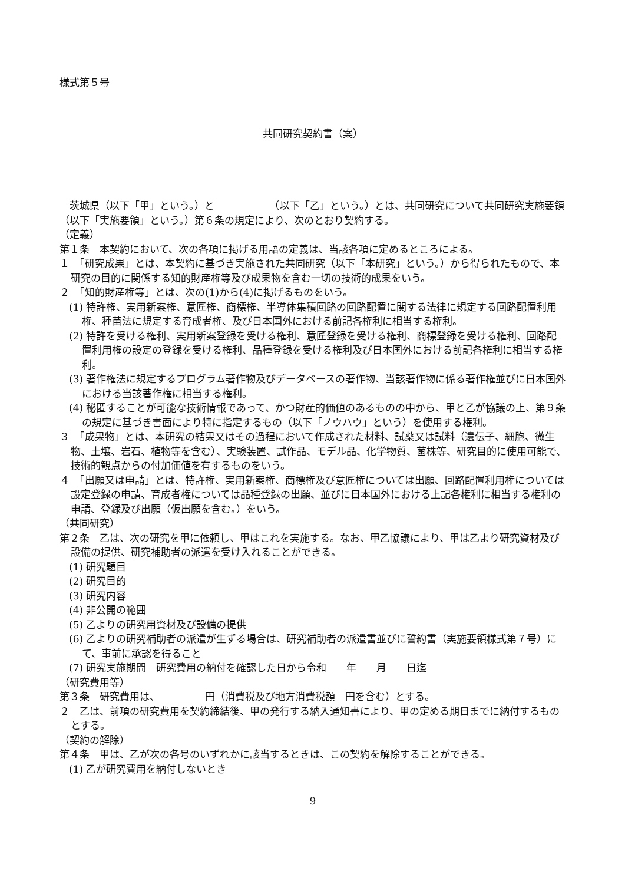様式第５号
共同研究契約書（案）
　茨城県（以下「甲」という。）と　　　　　　（以下「乙」という。）とは、共同研究について共同研究実施要領（以下「実施要領」という。）第６条の規定により、次のとおり契約する。
（定義）
第１条　本契約において、次の各項に掲げる用語の定義は、当該各項に定めるところによる。
１　「研究成果」とは、本契約に基づき実施された共同研究（以下「本研究」という。）から得られたもので、本研究の目的に関係する知的財産権等及び成果物を含む一切の技術的成果をいう。
２　「知的財産権等」とは、次の(1)から(4)に掲げるものをいう。
(1) 特許権、実用新案権、意匠権、商標権、半導体集積回路の回路配置に関する法律に規定する回路配置利用権、種苗法に規定する育成者権、及び日本国外における前記各権利に相当する権利。
(2) 特許を受ける権利、実用新案登録を受ける権利、意匠登録を受ける権利、商標登録を受ける権利、回路配置利用権の設定の登録を受ける権利、品種登録を受ける権利及び日本国外における前記各権利に相当する権利。
(3) 著作権法に規定するプログラム著作物及びデータベースの著作物、当該著作物に係る著作権並びに日本国外における当該著作権に相当する権利。
(4) 秘匿することが可能な技術情報であって、かつ財産的価値のあるものの中から、甲と乙が協議の上、第９条の規定に基づき書面により特に指定するもの（以下「ノウハウ」という）を使用する権利。
３　「成果物」とは、本研究の結果又はその過程において作成された材料、試薬又は試料（遺伝子、細胞、微生物、土壌、岩石、植物等を含む）、実験装置、試作品、モデル品、化学物質、菌株等、研究目的に使用可能で、技術的観点からの付加価値を有するものをいう。
４　「出願又は申請」とは、特許権、実用新案権、商標権及び意匠権については出願、回路配置利用権については設定登録の申請、育成者権については品種登録の出願、並びに日本国外における上記各権利に相当する権利の申請、登録及び出願（仮出願を含む。）をいう。
（共同研究）
第２条　乙は、次の研究を甲に依頼し、甲はこれを実施する。なお、甲乙協議により、甲は乙より研究資材及び設備の提供、研究補助者の派遣を受け入れることができる。
(1) 研究題目
(2) 研究目的
(3) 研究内容
(4) 非公開の範囲
(5) 乙よりの研究用資材及び設備の提供
(6) 乙よりの研究補助者の派遣が生ずる場合は、研究補助者の派遣書並びに誓約書（実施要領様式第７号）にて、事前に承認を得ること
(7) 研究実施期間　研究費用の納付を確認した日から令和　　年　　月　　日迄
（研究費用等）
第３条　研究費用は、　　　　　円（消費税及び地方消費税額　円を含む）とする。
２　乙は、前項の研究費用を契約締結後、甲の発行する納入通知書により、甲の定める期日までに納付するものとする。
（契約の解除）
第４条　甲は、乙が次の各号のいずれかに該当するときは、この契約を解除することができる。
(1) 乙が研究費用を納付しないとき
9